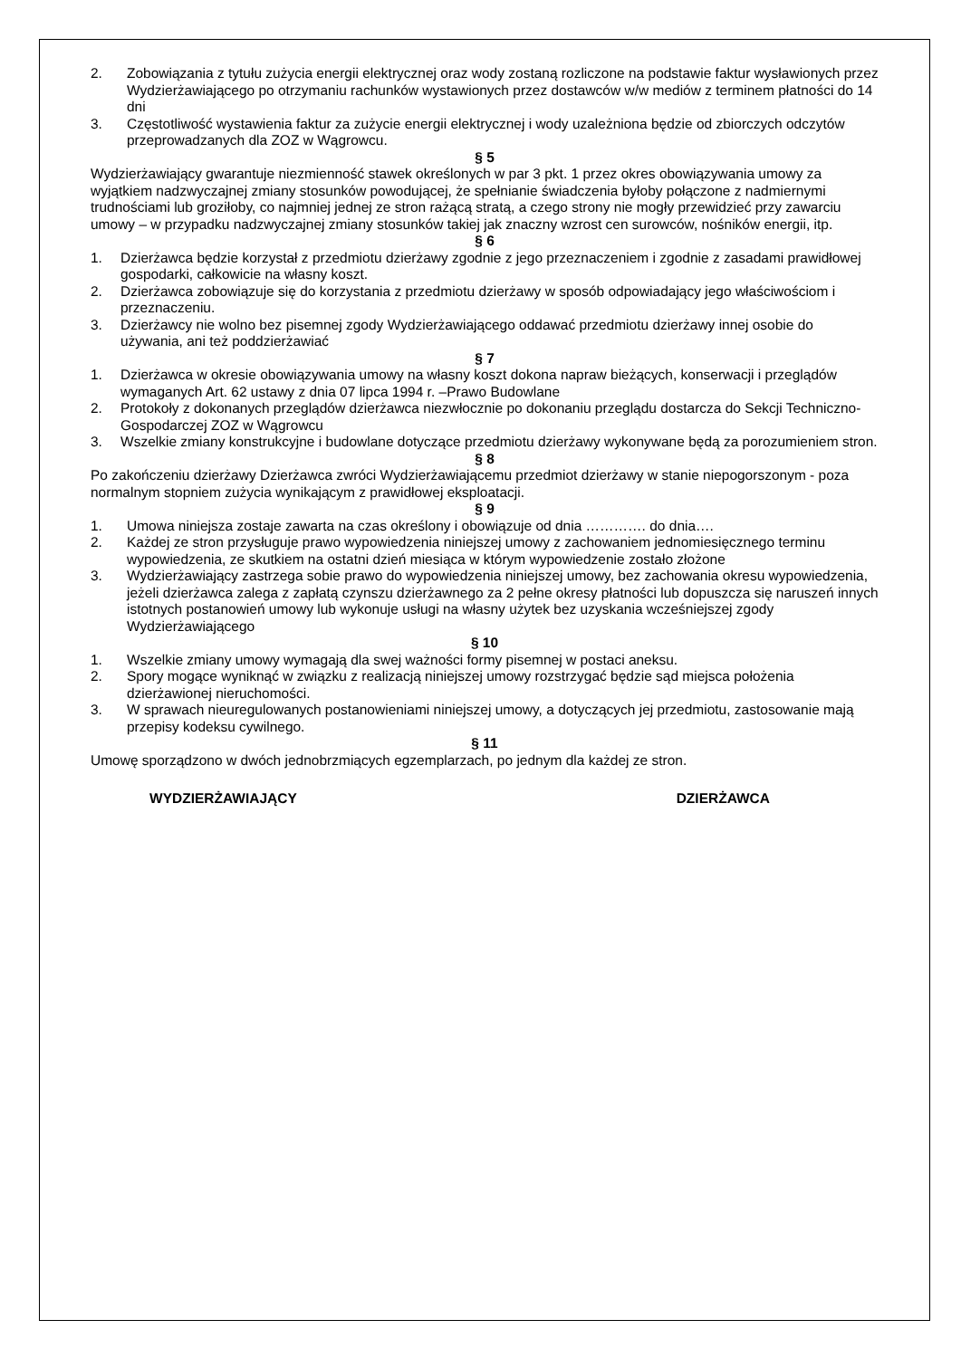2. Zobowiązania z tytułu zużycia energii elektrycznej oraz wody zostaną rozliczone na podstawie faktur wysławionych przez Wydzierżawiającego po otrzymaniu rachunków wystawionych przez dostawców w/w mediów z terminem płatności do 14 dni
3. Częstotliwość wystawienia faktur za zużycie energii elektrycznej i wody uzależniona będzie od zbiorczych odczytów przeprowadzanych dla ZOZ w Wągrowcu.
§ 5
Wydzierżawiający gwarantuje niezmienność stawek określonych w par 3 pkt. 1 przez okres obowiązywania umowy za wyjątkiem nadzwyczajnej zmiany stosunków powodującej, że spełnianie świadczenia byłoby połączone z nadmiernymi trudnościami lub groziłoby, co najmniej jednej ze stron rażącą stratą, a czego strony nie mogły przewidzieć przy zawarciu umowy – w przypadku nadzwyczajnej zmiany stosunków takiej jak znaczny wzrost cen surowców, nośników energii, itp.
§ 6
1. Dzierżawca będzie korzystał z przedmiotu dzierżawy zgodnie z jego przeznaczeniem i zgodnie z zasadami prawidłowej gospodarki, całkowicie na własny koszt.
2. Dzierżawca zobowiązuje się do korzystania z przedmiotu dzierżawy w sposób odpowiadający jego właściwościom i przeznaczeniu.
3. Dzierżawcy nie wolno bez pisemnej zgody Wydzierżawiającego oddawać przedmiotu dzierżawy innej osobie do używania, ani też poddzierżawiać
§ 7
1. Dzierżawca w okresie obowiązywania umowy na własny koszt dokona napraw bieżących, konserwacji i przeglądów wymaganych Art. 62 ustawy z dnia 07 lipca 1994 r. –Prawo Budowlane
2. Protokoły z dokonanych przeglądów dzierżawca niezwłocznie po dokonaniu przeglądu dostarcza do Sekcji Techniczno- Gospodarczej ZOZ w Wągrowcu
3. Wszelkie zmiany konstrukcyjne i budowlane dotyczące przedmiotu dzierżawy wykonywane będą za porozumieniem stron.
§ 8
Po zakończeniu dzierżawy Dzierżawca zwróci Wydzierżawiającemu przedmiot dzierżawy w stanie niepogorszonym - poza normalnym stopniem zużycia wynikającym z prawidłowej eksploatacji.
§ 9
1. Umowa niniejsza zostaje zawarta na czas określony i obowiązuje od dnia …………. do dnia….
2. Każdej ze stron przysługuje prawo wypowiedzenia niniejszej umowy z zachowaniem jednomiesięcznego terminu wypowiedzenia, ze skutkiem na ostatni dzień miesiąca w którym wypowiedzenie zostało złożone
3. Wydzierżawiający zastrzega sobie prawo do wypowiedzenia niniejszej umowy, bez zachowania okresu wypowiedzenia, jeżeli dzierżawca zalega z zapłatą czynszu dzierżawnego za 2 pełne okresy płatności lub dopuszcza się naruszeń innych istotnych postanowień umowy lub wykonuje usługi na własny użytek bez uzyskania wcześniejszej zgody Wydzierżawiającego
§ 10
1. Wszelkie zmiany umowy wymagają dla swej ważności formy pisemnej w postaci aneksu.
2. Spory mogące wyniknąć w związku z realizacją niniejszej umowy rozstrzygać będzie sąd miejsca położenia dzierżawionej nieruchomości.
3. W sprawach nieuregulowanych postanowieniami niniejszej umowy, a dotyczących jej przedmiotu, zastosowanie mają przepisy kodeksu cywilnego.
§ 11
Umowę sporządzono w dwóch jednobrzmiących egzemplarzach, po jednym dla każdej ze stron.
WYDZIERŻAWIAJĄCY DZIERŻAWCA